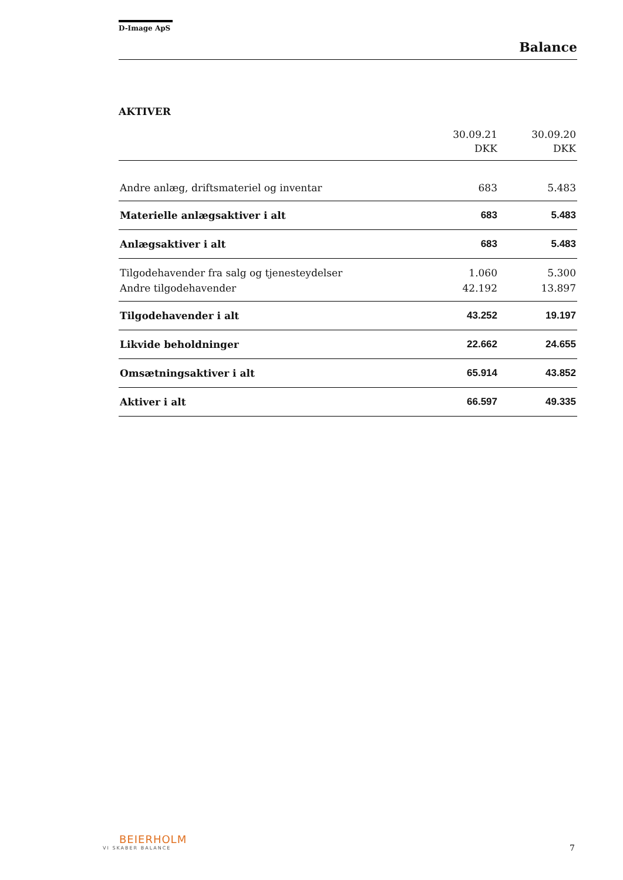D-Image ApS
Balance
AKTIVER
| | 30.09.21 DKK | 30.09.20 DKK |
| --- | --- | --- |
| Andre anlæg, driftsmateriel og inventar | 683 | 5.483 |
| Materielle anlægsaktiver i alt | 683 | 5.483 |
| Anlægsaktiver i alt | 683 | 5.483 |
| Tilgodehavender fra salg og tjenesteydelser | 1.060 | 5.300 |
| Andre tilgodehavender | 42.192 | 13.897 |
| Tilgodehavender i alt | 43.252 | 19.197 |
| Likvide beholdninger | 22.662 | 24.655 |
| Omsætningsaktiver i alt | 65.914 | 43.852 |
| Aktiver i alt | 66.597 | 49.335 |
BEIERHOLM
VI SKABER BALANCE
7